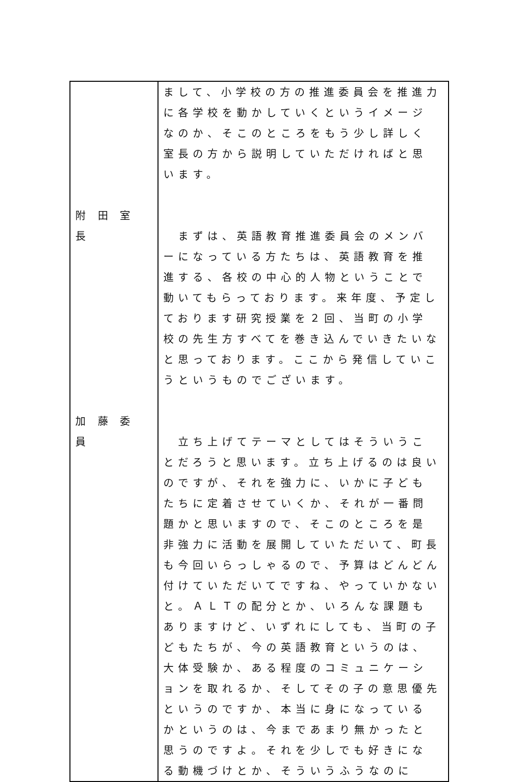| 附 田 室 長 加 藤 委 員 | まして、小学校の方の推進委員会を推進力に各学校を動かしていくというイメージなのか、そこのところをもう少し詳しく室長の方から説明していただければと思います。 まずは、英語教育推進委員会のメンバーになっている方たちは、英語教育を推進する、各校の中心的人物ということで動いてもらっております。来年度、予定しております研究授業を２回、当町の小学校の先生方すべてを巻き込んでいきたいなと思っております。ここから発信していこうというものでございます。 立ち上げてテーマとしてはそういうことだろうと思います。立ち上げるのは良いのですが、それを強力に、いかに子どもたちに定着させていくか、それが一番問題かと思いますので、そこのところを是非強力に活動を展開していただいて、町長も今回いらっしゃるので、予算はどんどん付けていただいてですね、やっていかないと。ＡＬＴの配分とか、いろんな課題もありますけど、いずれにしても、当町の子どもたちが、今の英語教育というのは、大体受験か、ある程度のコミュニケーションを取れるか、そしてその子の意思優先というのですか、本当に身になっているかというのは、今まであまり無かったと思うのですよ。それを少しでも好きになる動機づけとか、そういうふうなのに |